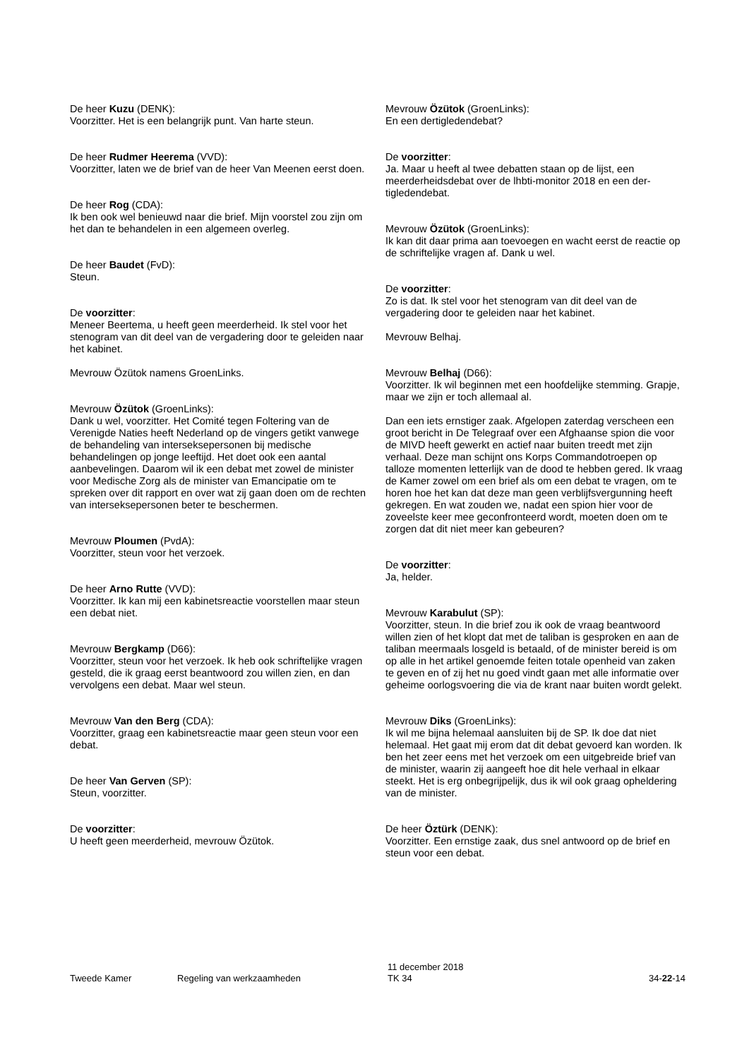De heer Kuzu (DENK):
Voorzitter. Het is een belangrijk punt. Van harte steun.
De heer Rudmer Heerema (VVD):
Voorzitter, laten we de brief van de heer Van Meenen eerst doen.
De heer Rog (CDA):
Ik ben ook wel benieuwd naar die brief. Mijn voorstel zou zijn om het dan te behandelen in een algemeen overleg.
De heer Baudet (FvD):
Steun.
De voorzitter:
Meneer Beertema, u heeft geen meerderheid. Ik stel voor het stenogram van dit deel van de vergadering door te geleiden naar het kabinet.
Mevrouw Özütok namens GroenLinks.
Mevrouw Özütok (GroenLinks):
Dank u wel, voorzitter. Het Comité tegen Foltering van de Verenigde Naties heeft Nederland op de vingers getikt vanwege de behandeling van intersekse­personen bij medische behandelingen op jonge leeftijd. Het doet ook een aantal aanbevelingen. Daarom wil ik een debat met zowel de minister voor Medische Zorg als de minister van Emancipatie om te spreken over dit rapport en over wat zij gaan doen om de rechten van intersekse­personen beter te beschermen.
Mevrouw Ploumen (PvdA):
Voorzitter, steun voor het verzoek.
De heer Arno Rutte (VVD):
Voorzitter. Ik kan mij een kabinetsreactie voorstellen maar steun een debat niet.
Mevrouw Bergkamp (D66):
Voorzitter, steun voor het verzoek. Ik heb ook schriftelijke vragen gesteld, die ik graag eerst beantwoord zou willen zien, en dan vervolgens een debat. Maar wel steun.
Mevrouw Van den Berg (CDA):
Voorzitter, graag een kabinetsreactie maar geen steun voor een debat.
De heer Van Gerven (SP):
Steun, voorzitter.
De voorzitter:
U heeft geen meerderheid, mevrouw Özütok.
Mevrouw Özütok (GroenLinks):
En een dertigledendebat?
De voorzitter:
Ja. Maar u heeft al twee debatten staan op de lijst, een meerderheidsdebat over de lhbti-monitor 2018 en een der­tigledendebat.
Mevrouw Özütok (GroenLinks):
Ik kan dit daar prima aan toevoegen en wacht eerst de reactie op de schriftelijke vragen af. Dank u wel.
De voorzitter:
Zo is dat. Ik stel voor het stenogram van dit deel van de vergadering door te geleiden naar het kabinet.
Mevrouw Belhaj.
Mevrouw Belhaj (D66):
Voorzitter. Ik wil beginnen met een hoofdelijke stemming. Grapje, maar we zijn er toch allemaal al.
Dan een iets ernstiger zaak. Afgelopen zaterdag verscheen een groot bericht in De Telegraaf over een Afghaanse spion die voor de MIVD heeft gewerkt en actief naar buiten treedt met zijn verhaal. Deze man schijnt ons Korps Commando­troepen op talloze momenten letterlijk van de dood te hebben gered. Ik vraag de Kamer zowel om een brief als om een debat te vragen, om te horen hoe het kan dat deze man geen verblijfsvergunning heeft gekregen. En wat zou­den we, nadat een spion hier voor de zoveelste keer mee geconfronteerd wordt, moeten doen om te zorgen dat dit niet meer kan gebeuren?
De voorzitter:
Ja, helder.
Mevrouw Karabulut (SP):
Voorzitter, steun. In die brief zou ik ook de vraag beant­woord willen zien of het klopt dat met de taliban is gesproken en aan de taliban meermaals losgeld is betaald, of de minister bereid is om op alle in het artikel genoemde feiten totale openheid van zaken te geven en of zij het nu goed vindt gaan met alle informatie over geheime oorlogs­voering die via de krant naar buiten wordt gelekt.
Mevrouw Diks (GroenLinks):
Ik wil me bijna helemaal aansluiten bij de SP. Ik doe dat niet helemaal. Het gaat mij erom dat dit debat gevoerd kan worden. Ik ben het zeer eens met het verzoek om een uitge­breide brief van de minister, waarin zij aangeeft hoe dit hele verhaal in elkaar steekt. Het is erg onbegrijpelijk, dus ik wil ook graag opheldering van de minister.
De heer Öztürk (DENK):
Voorzitter. Een ernstige zaak, dus snel antwoord op de brief en steun voor een debat.
Tweede Kamer Regeling van werkzaamheden
11 december 2018
TK 34
34-22-14